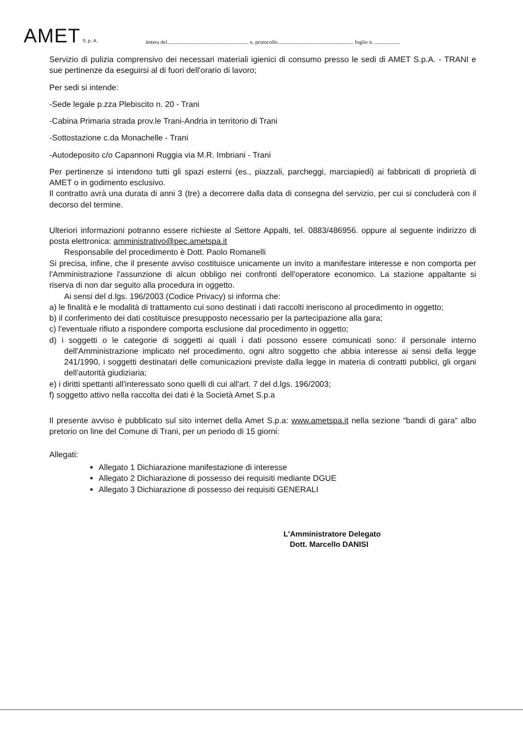AMET S.p.A.
lettera del............................................................ n. protocollo........................................................ foglio n. ...................
Servizio di pulizia comprensivo dei necessari materiali igienici di consumo presso le sedi di AMET S.p.A. - TRANI e sue pertinenze da eseguirsi al di fuori dell'orario di lavoro;
Per sedi si intende:
-Sede legale p.zza Plebiscito n. 20 - Trani
-Cabina Primaria strada prov.le Trani-Andria in territorio di Trani
-Sottostazione c.da Monachelle - Trani
-Autodeposito c/o Capannoni Ruggia via M.R. Imbriani - Trani
Per pertinenze si intendono tutti gli spazi esterni (es., piazzali, parcheggi, marciapiedi) ai fabbricati di proprietà di AMET o in godimento esclusivo.
Il contratto avrà una durata di anni 3 (tre) a decorrere dalla data di consegna del servizio, per cui si concluderà con il decorso del termine.
Ulteriori informazioni potranno essere richieste al Settore Appalti, tel. 0883/486956. oppure al seguente indirizzo di posta elettronica: amministrativo@pec.ametspa.it
Responsabile del procedimento è Dott. Paolo Romanelli
Si precisa, infine, che il presente avviso costituisce unicamente un invito a manifestare interesse e non comporta per l'Amministrazione l'assunzione di alcun obbligo nei confronti dell'operatore economico. La stazione appaltante si riserva di non dar seguito alla procedura in oggetto.
Ai sensi del d.lgs. 196/2003 (Codice Privacy) si informa che:
a) le finalità e le modalità di trattamento cui sono destinati i dati raccolti ineriscono al procedimento in oggetto;
b) il conferimento dei dati costituisce presupposto necessario per la partecipazione alla gara;
c) l'eventuale rifiuto a rispondere comporta esclusione dal procedimento in oggetto;
d) i soggetti o le categorie di soggetti ai quali i dati possono essere comunicati sono: il personale interno dell'Amministrazione implicato nel procedimento, ogni altro soggetto che abbia interesse ai sensi della legge 241/1990, i soggetti destinatari delle comunicazioni previste dalla legge in materia di contratti pubblici, gli organi dell'autorità giudiziaria;
e) i diritti spettanti all'interessato sono quelli di cui all'art. 7 del d.lgs. 196/2003;
f) soggetto attivo nella raccolta dei dati è la Società Amet S.p.a
Il presente avviso è pubblicato sul sito internet della Amet S.p.a: www.ametspa.it nella sezione "bandi di gara" albo pretorio on line del Comune di Trani, per un periodo di 15 giorni:
Allegati:
Allegato 1 Dichiarazione manifestazione di interesse
Allegato 2 Dichiarazione di possesso dei requisiti mediante DGUE
Allegato 3 Dichiarazione di possesso dei requisiti GENERALI
L'Amministratore Delegato
Dott. Marcello DANISI